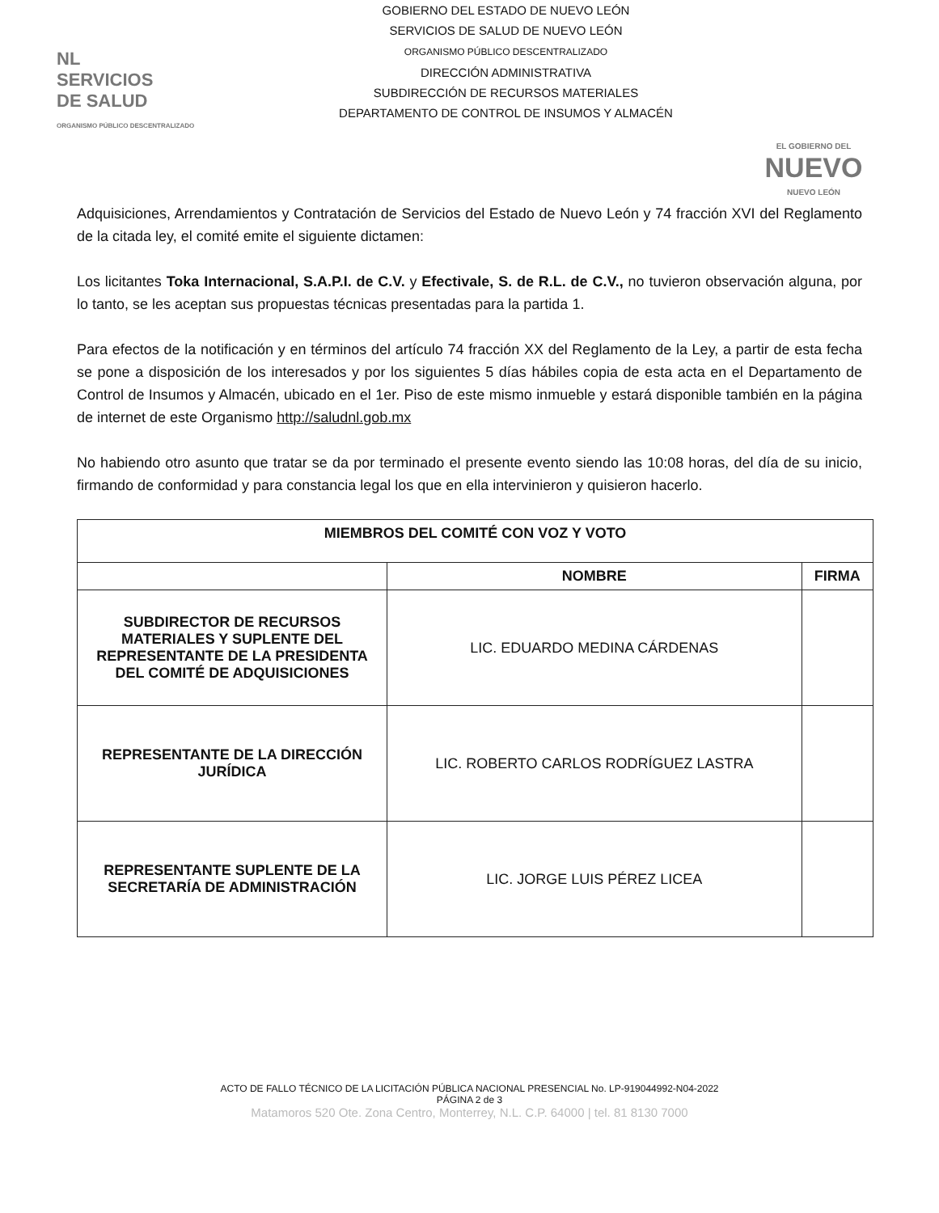NL
SERVICIOS
DE SALUD
ORGANISMO PÚBLICO DESCENTRALIZADO
GOBIERNO DEL ESTADO DE NUEVO LEÓN
SERVICIOS DE SALUD DE NUEVO LEÓN
ORGANISMO PÚBLICO DESCENTRALIZADO
DIRECCIÓN ADMINISTRATIVA
SUBDIRECCIÓN DE RECURSOS MATERIALES
DEPARTAMENTO DE CONTROL DE INSUMOS Y ALMACÉN
EL GOBIERNO DEL
NUEVO
NUEVO LEÓN
Adquisiciones, Arrendamientos y Contratación de Servicios del Estado de Nuevo León y 74 fracción XVI del Reglamento de la citada ley, el comité emite el siguiente dictamen:
Los licitantes Toka Internacional, S.A.P.I. de C.V. y Efectivale, S. de R.L. de C.V., no tuvieron observación alguna, por lo tanto, se les aceptan sus propuestas técnicas presentadas para la partida 1.
Para efectos de la notificación y en términos del artículo 74 fracción XX del Reglamento de la Ley, a partir de esta fecha se pone a disposición de los interesados y por los siguientes 5 días hábiles copia de esta acta en el Departamento de Control de Insumos y Almacén, ubicado en el 1er. Piso de este mismo inmueble y estará disponible también en la página de internet de este Organismo http://saludnl.gob.mx
No habiendo otro asunto que tratar se da por terminado el presente evento siendo las 10:08 horas, del día de su inicio, firmando de conformidad y para constancia legal los que en ella intervinieron y quisieron hacerlo.
| MIEMBROS DEL COMITÉ CON VOZ Y VOTO | | |
| --- | --- | --- |
| | NOMBRE | FIRMA |
| SUBDIRECTOR DE RECURSOS MATERIALES Y SUPLENTE DEL REPRESENTANTE DE LA PRESIDENTA DEL COMITÉ DE ADQUISICIONES | LIC. EDUARDO MEDINA CÁRDENAS | |
| REPRESENTANTE DE LA DIRECCIÓN JURÍDICA | LIC. ROBERTO CARLOS RODRÍGUEZ LASTRA | |
| REPRESENTANTE SUPLENTE DE LA SECRETARÍA DE ADMINISTRACIÓN | LIC. JORGE LUIS PÉREZ LICEA | |
ACTO DE FALLO TÉCNICO DE LA LICITACIÓN PÚBLICA NACIONAL PRESENCIAL No. LP-919044992-N04-2022
PÁGINA 2 de 3
Matamoros 520 Ote. Zona Centro, Monterrey, N.L. C.P. 64000 | tel. 81 8130 7000